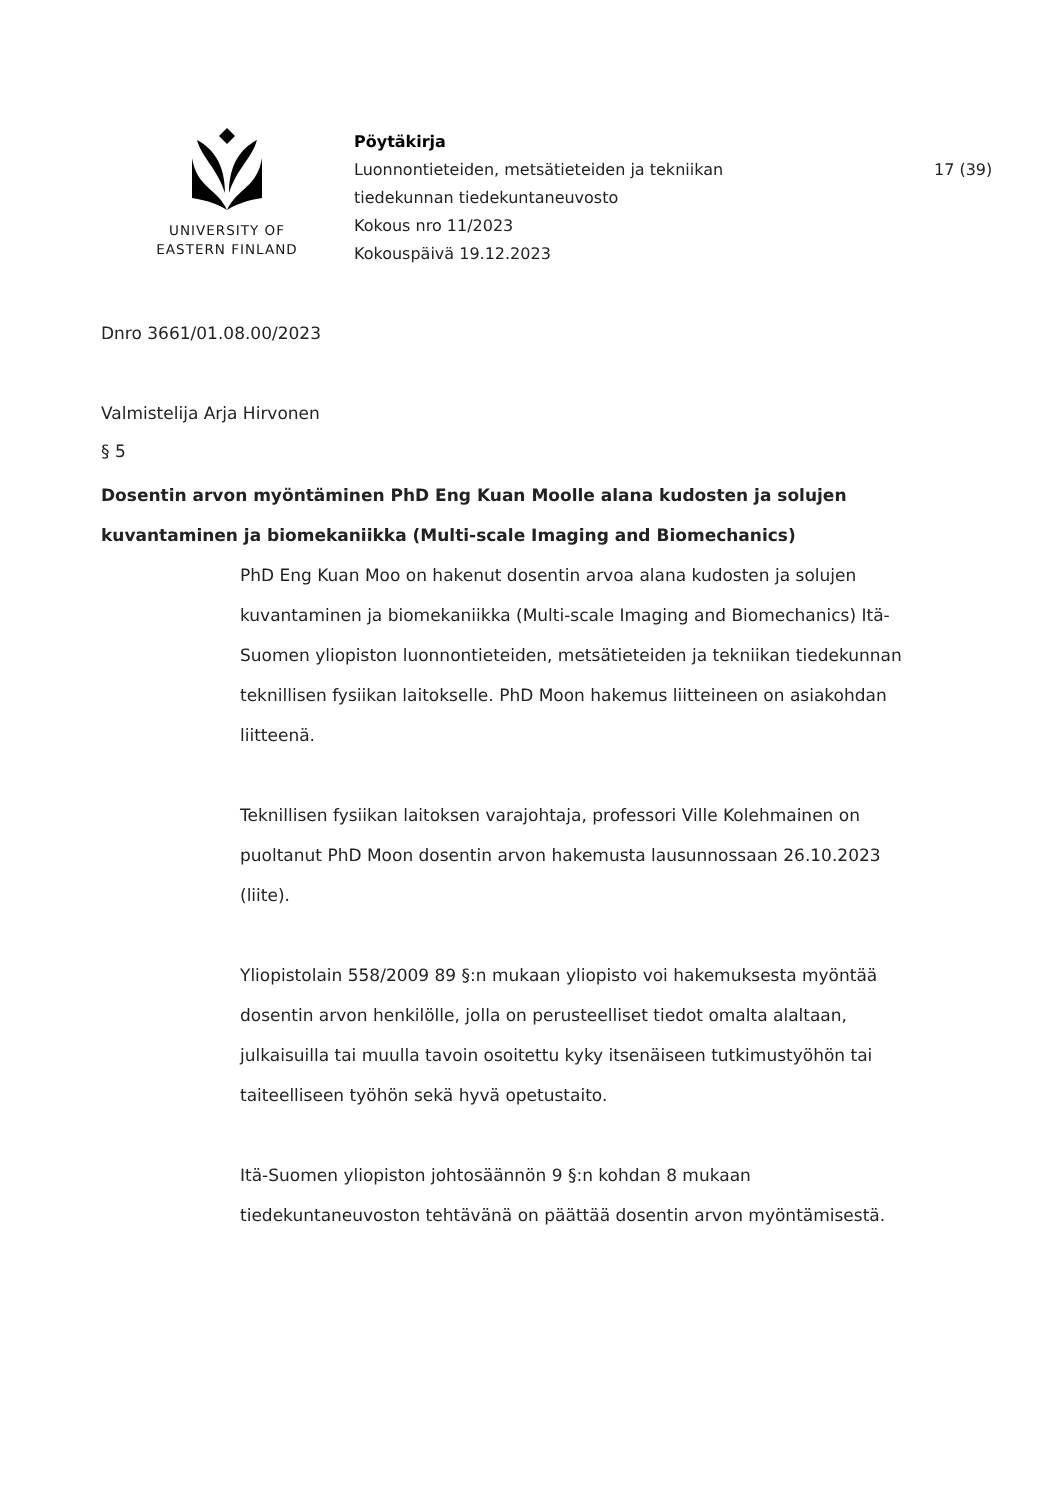UNIVERSITY OF
EASTERN FINLAND
Pöytäkirja
Luonnontieteiden, metsätieteiden ja tekniikan
tiedekunnan tiedekuntaneuvosto
Kokous nro 11/2023
Kokouspäivä 19.12.2023
17 (39)
Dnro 3661/01.08.00/2023
Valmistelija Arja Hirvonen
§ 5
Dosentin arvon myöntäminen PhD Eng Kuan Moolle alana kudosten ja solujen kuvantaminen ja biomekaniikka (Multi-scale Imaging and Biomechanics)
PhD Eng Kuan Moo on hakenut dosentin arvoa alana kudosten ja solujen kuvantaminen ja biomekaniikka (Multi-scale Imaging and Biomechanics) Itä-Suomen yliopiston luonnontieteiden, metsätieteiden ja tekniikan tiedekunnan teknillisen fysiikan laitokselle. PhD Moon hakemus liitteineen on asiakohdan liitteenä.
Teknillisen fysiikan laitoksen varajohtaja, professori Ville Kolehmainen on puoltanut PhD Moon dosentin arvon hakemusta lausunnossaan 26.10.2023 (liite).
Yliopistolain 558/2009 89 §:n mukaan yliopisto voi hakemuksesta myöntää dosentin arvon henkilölle, jolla on perusteelliset tiedot omalta alaltaan, julkaisuilla tai muulla tavoin osoitettu kyky itsenäiseen tutkimustyöhön tai taiteelliseen työhön sekä hyvä opetustaito.
Itä-Suomen yliopiston johtosäännön 9 §:n kohdan 8 mukaan tiedekuntaneuvoston tehtävänä on päättää dosentin arvon myöntämisestä.